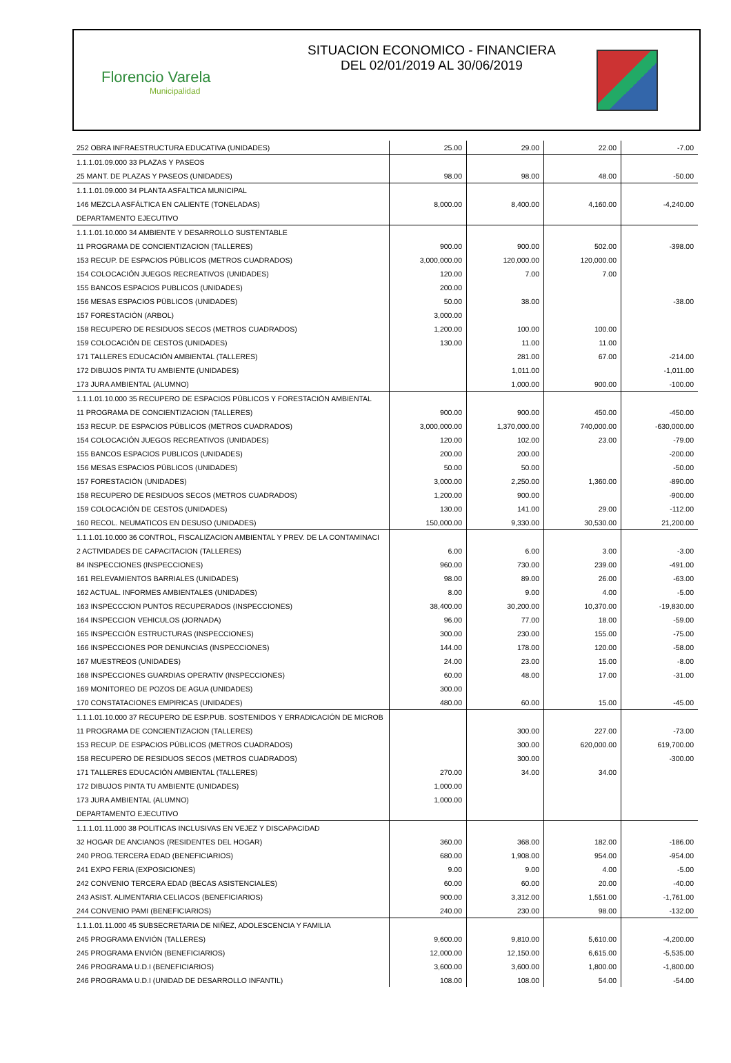Florencio Varela
Municipalidad
SITUACION ECONOMICO - FINANCIERA
DEL 02/01/2019 AL 30/06/2019
| 252 OBRA INFRAESTRUCTURA EDUCATIVA (UNIDADES) | 25.00 | 29.00 | 22.00 | -7.00 |
| 1.1.1.01.09.000 33 PLAZAS Y PASEOS | | | | |
| 25 MANT. DE PLAZAS Y PASEOS (UNIDADES) | 98.00 | 98.00 | 48.00 | -50.00 |
| 1.1.1.01.09.000 34 PLANTA ASFALTICA MUNICIPAL | | | | |
| 146 MEZCLA ASFÁLTICA EN CALIENTE (TONELADAS) | 8,000.00 | 8,400.00 | 4,160.00 | -4,240.00 |
| DEPARTAMENTO EJECUTIVO | | | | |
| 1.1.1.01.10.000 34 AMBIENTE Y DESARROLLO SUSTENTABLE | | | | |
| 11 PROGRAMA DE CONCIENTIZACION (TALLERES) | 900.00 | 900.00 | 502.00 | -398.00 |
| 153 RECUP. DE ESPACIOS PÚBLICOS (METROS CUADRADOS) | 3,000,000.00 | 120,000.00 | 120,000.00 | |
| 154 COLOCACIÓN JUEGOS RECREATIVOS (UNIDADES) | 120.00 | 7.00 | 7.00 | |
| 155 BANCOS ESPACIOS PUBLICOS (UNIDADES) | 200.00 | | | |
| 156 MESAS ESPACIOS PÚBLICOS (UNIDADES) | 50.00 | 38.00 | | -38.00 |
| 157 FORESTACIÓN (ARBOL) | 3,000.00 | | | |
| 158 RECUPERO DE RESIDUOS SECOS (METROS CUADRADOS) | 1,200.00 | 100.00 | 100.00 | |
| 159 COLOCACIÓN DE CESTOS (UNIDADES) | 130.00 | 11.00 | 11.00 | |
| 171 TALLERES EDUCACIÓN AMBIENTAL (TALLERES) | | 281.00 | 67.00 | -214.00 |
| 172 DIBUJOS PINTA TU AMBIENTE (UNIDADES) | | 1,011.00 | | -1,011.00 |
| 173 JURA AMBIENTAL (ALUMNO) | | 1,000.00 | 900.00 | -100.00 |
| 1.1.1.01.10.000 35 RECUPERO DE ESPACIOS PÚBLICOS Y FORESTACIÓN AMBIENTAL | | | | |
| 11 PROGRAMA DE CONCIENTIZACION (TALLERES) | 900.00 | 900.00 | 450.00 | -450.00 |
| 153 RECUP. DE ESPACIOS PÚBLICOS (METROS CUADRADOS) | 3,000,000.00 | 1,370,000.00 | 740,000.00 | -630,000.00 |
| 154 COLOCACIÓN JUEGOS RECREATIVOS (UNIDADES) | 120.00 | 102.00 | 23.00 | -79.00 |
| 155 BANCOS ESPACIOS PUBLICOS (UNIDADES) | 200.00 | 200.00 | | -200.00 |
| 156 MESAS ESPACIOS PÚBLICOS (UNIDADES) | 50.00 | 50.00 | | -50.00 |
| 157 FORESTACIÓN (UNIDADES) | 3,000.00 | 2,250.00 | 1,360.00 | -890.00 |
| 158 RECUPERO DE RESIDUOS SECOS (METROS CUADRADOS) | 1,200.00 | 900.00 | | -900.00 |
| 159 COLOCACIÓN DE CESTOS (UNIDADES) | 130.00 | 141.00 | 29.00 | -112.00 |
| 160 RECOL. NEUMATICOS EN DESUSO (UNIDADES) | 150,000.00 | 9,330.00 | 30,530.00 | 21,200.00 |
| 1.1.1.01.10.000 36 CONTROL, FISCALIZACION AMBIENTAL Y PREV. DE LA CONTAMINACI | | | | |
| 2 ACTIVIDADES DE CAPACITACION (TALLERES) | 6.00 | 6.00 | 3.00 | -3.00 |
| 84 INSPECCIONES (INSPECCIONES) | 960.00 | 730.00 | 239.00 | -491.00 |
| 161 RELEVAMIENTOS BARRIALES (UNIDADES) | 98.00 | 89.00 | 26.00 | -63.00 |
| 162 ACTUAL. INFORMES AMBIENTALES (UNIDADES) | 8.00 | 9.00 | 4.00 | -5.00 |
| 163 INSPECCCION PUNTOS RECUPERADOS (INSPECCIONES) | 38,400.00 | 30,200.00 | 10,370.00 | -19,830.00 |
| 164 INSPECCION VEHICULOS (JORNADA) | 96.00 | 77.00 | 18.00 | -59.00 |
| 165 INSPECCIÓN ESTRUCTURAS (INSPECCIONES) | 300.00 | 230.00 | 155.00 | -75.00 |
| 166 INSPECCIONES POR DENUNCIAS (INSPECCIONES) | 144.00 | 178.00 | 120.00 | -58.00 |
| 167 MUESTREOS (UNIDADES) | 24.00 | 23.00 | 15.00 | -8.00 |
| 168 INSPECCIONES GUARDIAS OPERATIV (INSPECCIONES) | 60.00 | 48.00 | 17.00 | -31.00 |
| 169 MONITOREO DE POZOS DE AGUA (UNIDADES) | 300.00 | | | |
| 170 CONSTATACIONES EMPIRICAS (UNIDADES) | 480.00 | 60.00 | 15.00 | -45.00 |
| 1.1.1.01.10.000 37 RECUPERO DE ESP.PUB. SOSTENIDOS Y ERRADICACIÓN DE MICROB | | | | |
| 11 PROGRAMA DE CONCIENTIZACION (TALLERES) | | 300.00 | 227.00 | -73.00 |
| 153 RECUP. DE ESPACIOS PÚBLICOS (METROS CUADRADOS) | | 300.00 | 620,000.00 | 619,700.00 |
| 158 RECUPERO DE RESIDUOS SECOS (METROS CUADRADOS) | | 300.00 | | -300.00 |
| 171 TALLERES EDUCACIÓN AMBIENTAL (TALLERES) | 270.00 | 34.00 | 34.00 | |
| 172 DIBUJOS PINTA TU AMBIENTE (UNIDADES) | 1,000.00 | | | |
| 173 JURA AMBIENTAL (ALUMNO) | 1,000.00 | | | |
| DEPARTAMENTO EJECUTIVO | | | | |
| 1.1.1.01.11.000 38 POLITICAS INCLUSIVAS EN VEJEZ Y DISCAPACIDAD | | | | |
| 32 HOGAR DE ANCIANOS (RESIDENTES DEL HOGAR) | 360.00 | 368.00 | 182.00 | -186.00 |
| 240 PROG.TERCERA EDAD (BENEFICIARIOS) | 680.00 | 1,908.00 | 954.00 | -954.00 |
| 241 EXPO FERIA (EXPOSICIONES) | 9.00 | 9.00 | 4.00 | -5.00 |
| 242 CONVENIO TERCERA EDAD (BECAS ASISTENCIALES) | 60.00 | 60.00 | 20.00 | -40.00 |
| 243 ASIST. ALIMENTARIA CELIACOS (BENEFICIARIOS) | 900.00 | 3,312.00 | 1,551.00 | -1,761.00 |
| 244 CONVENIO PAMI (BENEFICIARIOS) | 240.00 | 230.00 | 98.00 | -132.00 |
| 1.1.1.01.11.000 45 SUBSECRETARIA DE NIÑEZ, ADOLESCENCIA Y FAMILIA | | | | |
| 245 PROGRAMA ENVIÓN (TALLERES) | 9,600.00 | 9,810.00 | 5,610.00 | -4,200.00 |
| 245 PROGRAMA ENVIÓN (BENEFICIARIOS) | 12,000.00 | 12,150.00 | 6,615.00 | -5,535.00 |
| 246 PROGRAMA U.D.I (BENEFICIARIOS) | 3,600.00 | 3,600.00 | 1,800.00 | -1,800.00 |
| 246 PROGRAMA U.D.I (UNIDAD DE DESARROLLO INFANTIL) | 108.00 | 108.00 | 54.00 | -54.00 |